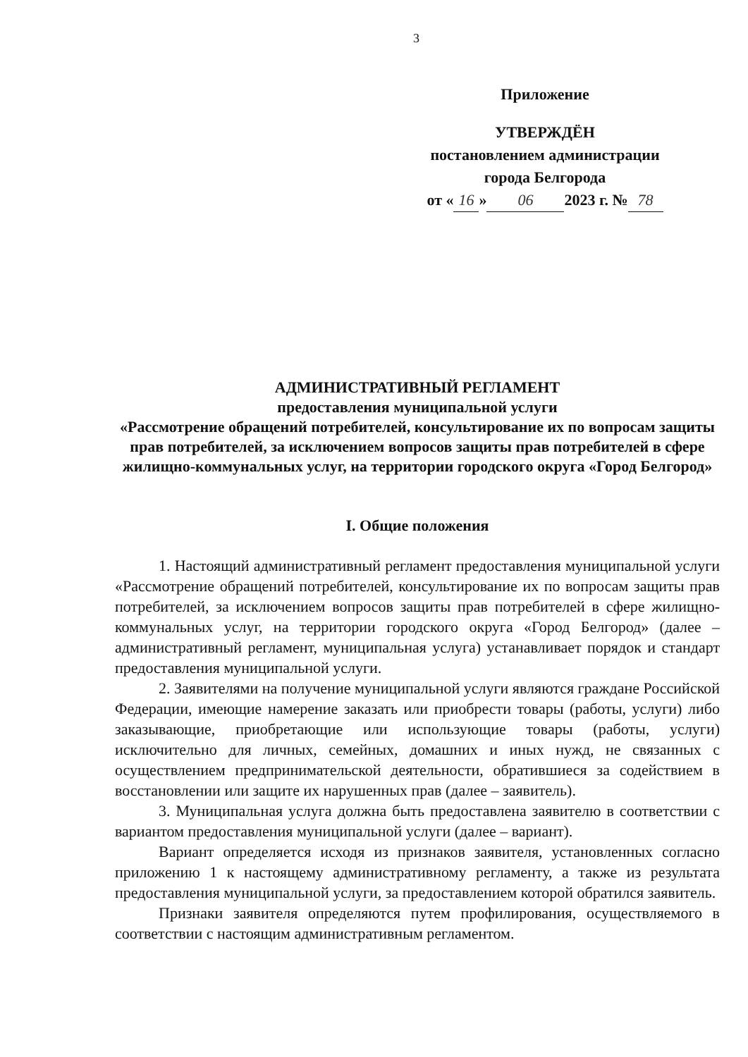3
Приложение
УТВЕРЖДЁН
постановлением администрации
города Белгорода
от « 16 » 06 2023 г. № 78
АДМИНИСТРАТИВНЫЙ РЕГЛАМЕНТ
предоставления муниципальной услуги
«Рассмотрение обращений потребителей, консультирование их по вопросам защиты прав потребителей, за исключением вопросов защиты прав потребителей в сфере жилищно-коммунальных услуг, на территории городского округа «Город Белгород»
I. Общие положения
1. Настоящий административный регламент предоставления муниципальной услуги «Рассмотрение обращений потребителей, консультирование их по вопросам защиты прав потребителей, за исключением вопросов защиты прав потребителей в сфере жилищно-коммунальных услуг, на территории городского округа «Город Белгород» (далее – административный регламент, муниципальная услуга) устанавливает порядок и стандарт предоставления муниципальной услуги.
2. Заявителями на получение муниципальной услуги являются граждане Российской Федерации, имеющие намерение заказать или приобрести товары (работы, услуги) либо заказывающие, приобретающие или использующие товары (работы, услуги) исключительно для личных, семейных, домашних и иных нужд, не связанных с осуществлением предпринимательской деятельности, обратившиеся за содействием в восстановлении или защите их нарушенных прав (далее – заявитель).
3. Муниципальная услуга должна быть предоставлена заявителю в соответствии с вариантом предоставления муниципальной услуги (далее – вариант).
Вариант определяется исходя из признаков заявителя, установленных согласно приложению 1 к настоящему административному регламенту, а также из результата предоставления муниципальной услуги, за предоставлением которой обратился заявитель.
Признаки заявителя определяются путем профилирования, осуществляемого в соответствии с настоящим административным регламентом.